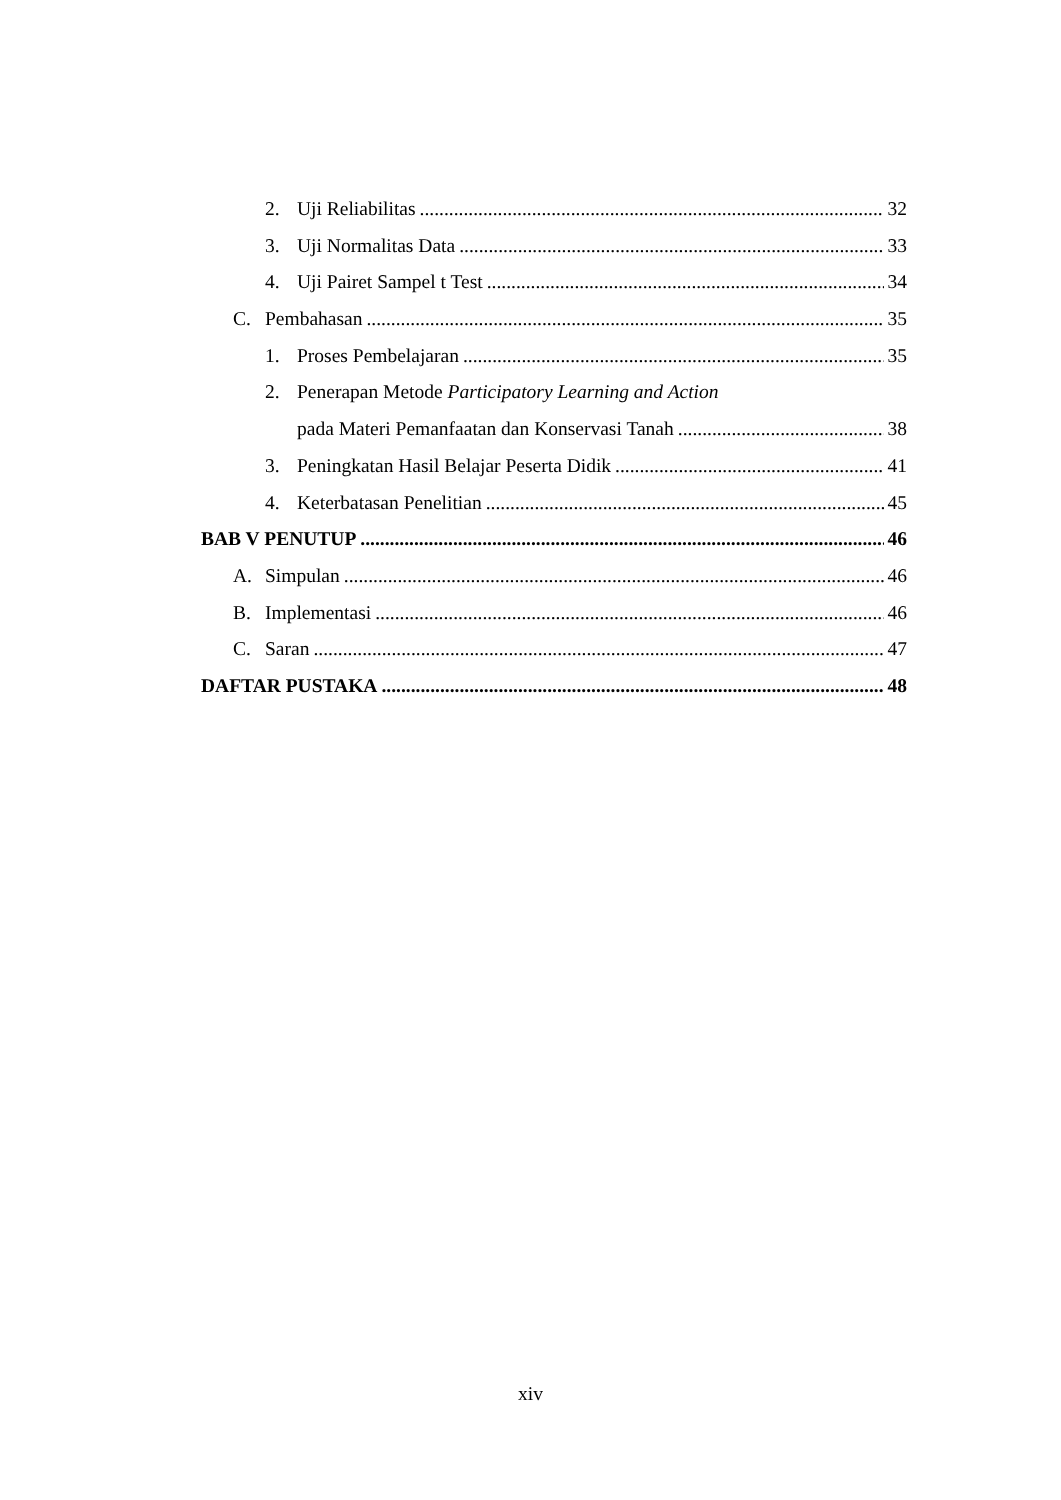2. Uji Reliabilitas 32
3. Uji Normalitas Data 33
4. Uji Pairet Sampel t Test 34
C. Pembahasan 35
1. Proses Pembelajaran 35
2. Penerapan Metode Participatory Learning and Action
pada Materi Pemanfaatan dan Konservasi Tanah 38
3. Peningkatan Hasil Belajar Peserta Didik 41
4. Keterbatasan Penelitian 45
BAB V PENUTUP 46
A. Simpulan 46
B. Implementasi 46
C. Saran 47
DAFTAR PUSTAKA 48
xiv